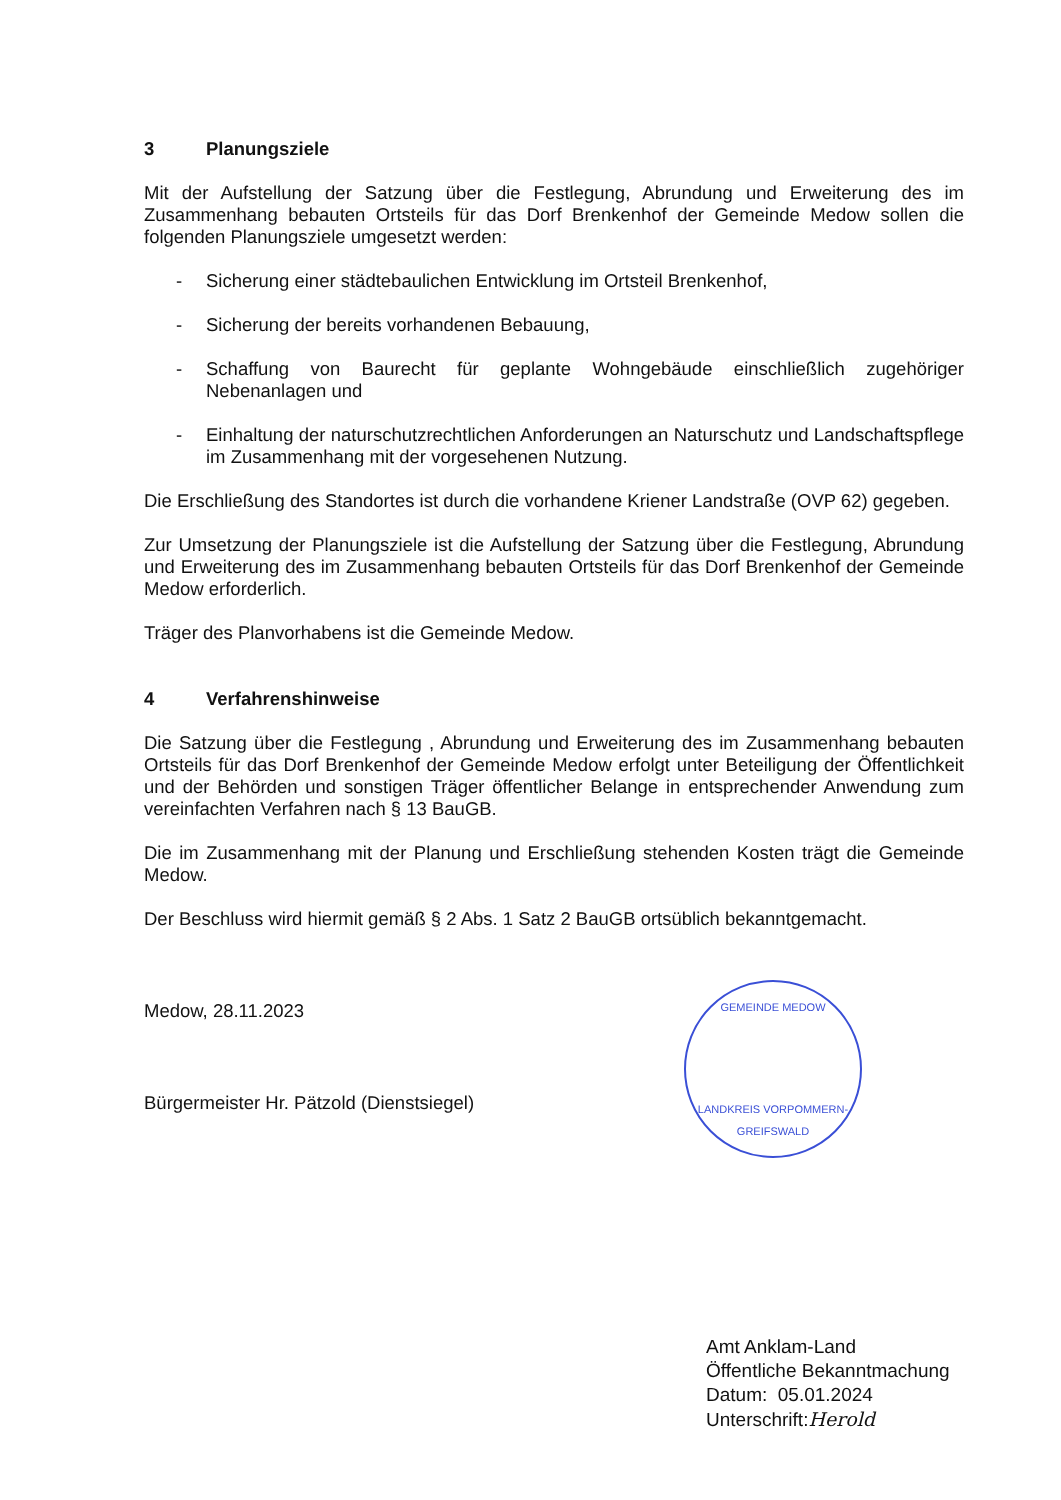3 Planungsziele
Mit der Aufstellung der Satzung über die Festlegung, Abrundung und Erweiterung des im Zusammenhang bebauten Ortsteils für das Dorf Brenkenhof der Gemeinde Medow sollen die folgenden Planungsziele umgesetzt werden:
- Sicherung einer städtebaulichen Entwicklung im Ortsteil Brenkenhof,
- Sicherung der bereits vorhandenen Bebauung,
- Schaffung von Baurecht für geplante Wohngebäude einschließlich zugehöriger Nebenanlagen und
- Einhaltung der naturschutzrechtlichen Anforderungen an Naturschutz und Landschaftspflege im Zusammenhang mit der vorgesehenen Nutzung.
Die Erschließung des Standortes ist durch die vorhandene Kriener Landstraße (OVP 62) gegeben.
Zur Umsetzung der Planungsziele ist die Aufstellung der Satzung über die Festlegung, Abrundung und Erweiterung des im Zusammenhang bebauten Ortsteils für das Dorf Brenkenhof der Gemeinde Medow erforderlich.
Träger des Planvorhabens ist die Gemeinde Medow.
4 Verfahrenshinweise
Die Satzung über die Festlegung , Abrundung und Erweiterung des im Zusammenhang bebauten Ortsteils für das Dorf Brenkenhof der Gemeinde Medow erfolgt unter Beteiligung der Öffentlichkeit und der Behörden und sonstigen Träger öffentlicher Belange in entsprechender Anwendung zum vereinfachten Verfahren nach § 13 BauGB.
Die im Zusammenhang mit der Planung und Erschließung stehenden Kosten trägt die Gemeinde Medow.
Der Beschluss wird hiermit gemäß § 2 Abs. 1 Satz 2 BauGB ortsüblich bekanntgemacht.
Medow, 28.11.2023
Bürgermeister Hr. Pätzold (Dienstsiegel)
GEMEINDE MEDOW
LANDKREIS VORPOMMERN-GREIFSWALD
Amt Anklam-Land
Öffentliche Bekanntmachung
Datum: 05.01.2024
Unterschrift:Herold